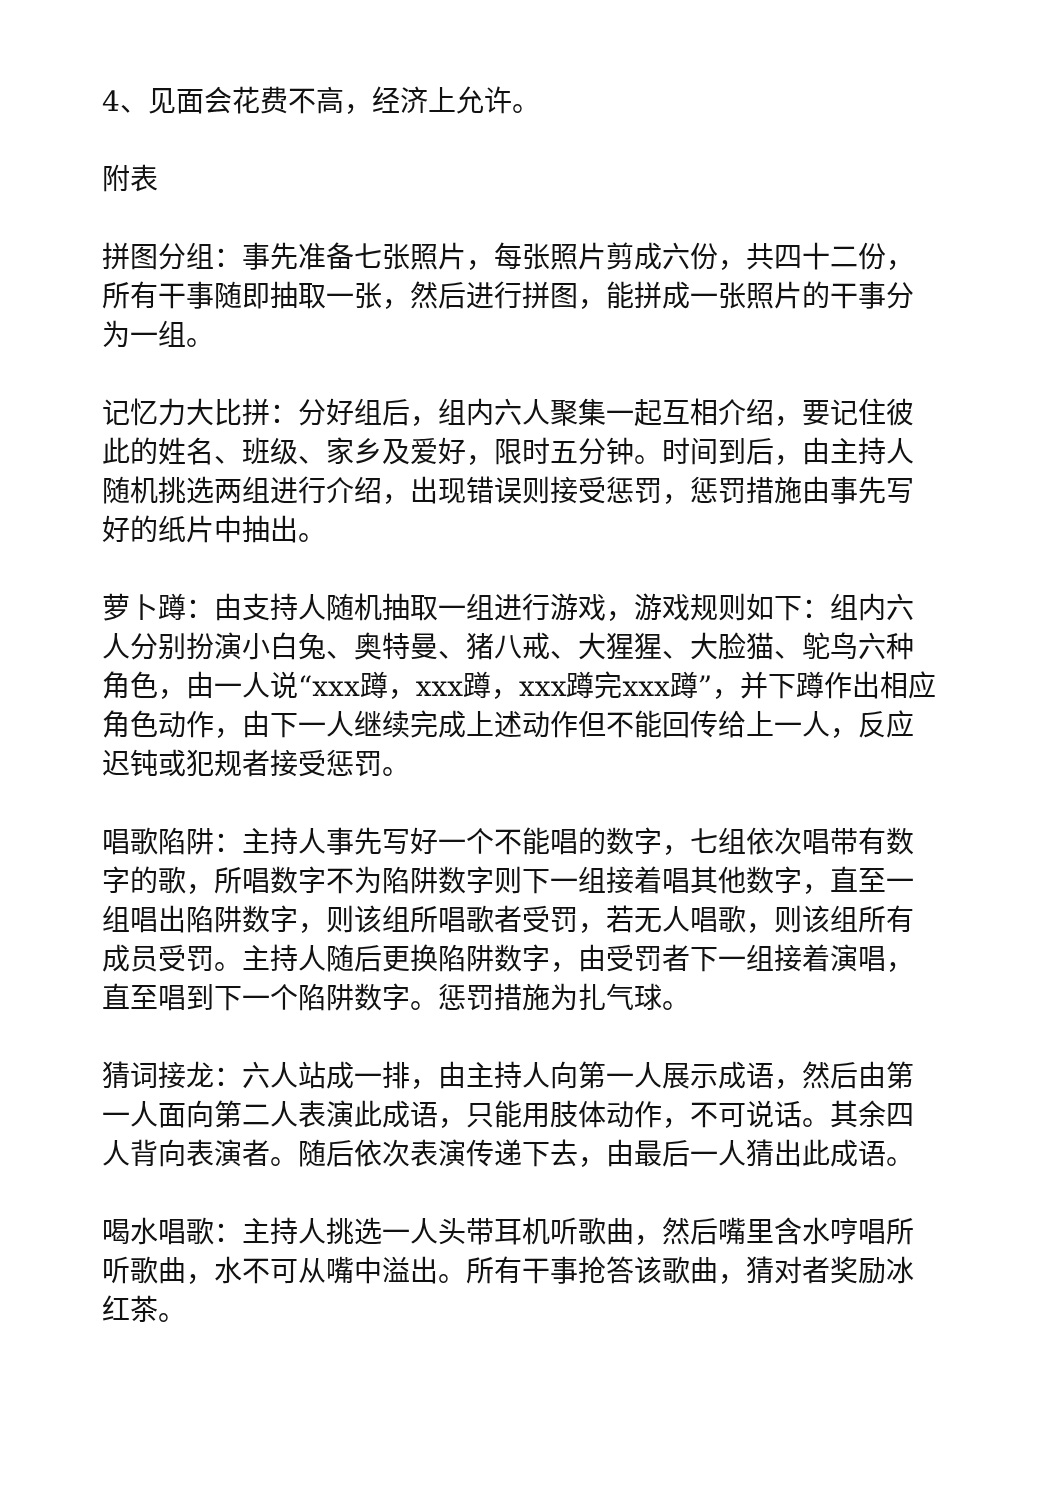4、见面会花费不高，经济上允许。
附表
拼图分组：事先准备七张照片，每张照片剪成六份，共四十二份，所有干事随即抽取一张，然后进行拼图，能拼成一张照片的干事分为一组。
记忆力大比拼：分好组后，组内六人聚集一起互相介绍，要记住彼此的姓名、班级、家乡及爱好，限时五分钟。时间到后，由主持人随机挑选两组进行介绍，出现错误则接受惩罚，惩罚措施由事先写好的纸片中抽出。
萝卜蹲：由支持人随机抽取一组进行游戏，游戏规则如下：组内六人分别扮演小白兔、奥特曼、猪八戒、大猩猩、大脸猫、鸵鸟六种角色，由一人说“xxx蹲，xxx蹲，xxx蹲完xxx蹲”，并下蹲作出相应角色动作，由下一人继续完成上述动作但不能回传给上一人，反应迟钝或犯规者接受惩罚。
唱歌陷阱：主持人事先写好一个不能唱的数字，七组依次唱带有数字的歌，所唱数字不为陷阱数字则下一组接着唱其他数字，直至一组唱出陷阱数字，则该组所唱歌者受罚，若无人唱歌，则该组所有成员受罚。主持人随后更换陷阱数字，由受罚者下一组接着演唱，直至唱到下一个陷阱数字。惩罚措施为扎气球。
猜词接龙：六人站成一排，由主持人向第一人展示成语，然后由第一人面向第二人表演此成语，只能用肢体动作，不可说话。其余四人背向表演者。随后依次表演传递下去，由最后一人猜出此成语。
喝水唱歌：主持人挑选一人头带耳机听歌曲，然后嘴里含水哼唱所听歌曲，水不可从嘴中溢出。所有干事抢答该歌曲，猜对者奖励冰红茶。